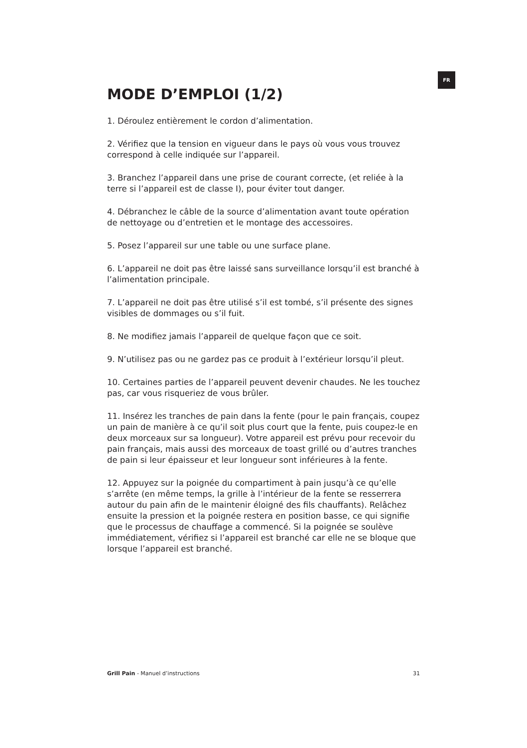FR
MODE D’EMPLOI (1/2)
1. Déroulez entièrement le cordon d’alimentation.
2. Vérifiez que la tension en vigueur dans le pays où vous vous trouvez correspond à celle indiquée sur l’appareil.
3. Branchez l’appareil dans une prise de courant correcte, (et reliée à la terre si l’appareil est de classe I), pour éviter tout danger.
4. Débranchez le câble de la source d’alimentation avant toute opération de nettoyage ou d’entretien et le montage des accessoires.
5. Posez l’appareil sur une table ou une surface plane.
6. L’appareil ne doit pas être laissé sans surveillance lorsqu’il est branché à l’alimentation principale.
7. L’appareil ne doit pas être utilisé s’il est tombé, s’il présente des signes visibles de dommages ou s’il fuit.
8. Ne modifiez jamais l’appareil de quelque façon que ce soit.
9. N’utilisez pas ou ne gardez pas ce produit à l’extérieur lorsqu’il pleut.
10. Certaines parties de l’appareil peuvent devenir chaudes. Ne les touchez pas, car vous risqueriez de vous brûler.
11. Insérez les tranches de pain dans la fente (pour le pain français, coupez un pain de manière à ce qu’il soit plus court que la fente, puis coupez-le en deux morceaux sur sa longueur). Votre appareil est prévu pour recevoir du pain français, mais aussi des morceaux de toast grillé ou d’autres tranches de pain si leur épaisseur et leur longueur sont inférieures à la fente.
12. Appuyez sur la poignée du compartiment à pain jusqu’à ce qu’elle s’arrête (en même temps, la grille à l’intérieur de la fente se resserrera autour du pain afin de le maintenir éloigné des fils chauffants). Relâchez ensuite la pression et la poignée restera en position basse, ce qui signifie que le processus de chauffage a commencé. Si la poignée se soulève immédiatement, vérifiez si l’appareil est branché car elle ne se bloque que lorsque l’appareil est branché.
Grill Pain - Manuel d’instructions 31